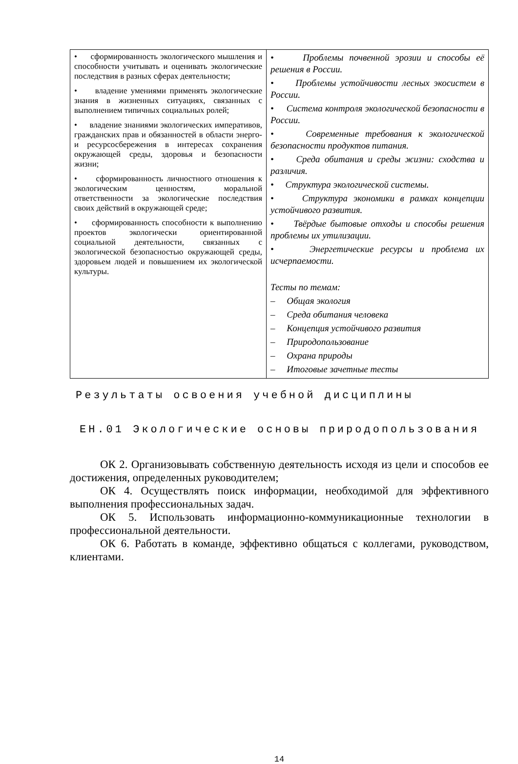| • сформированность экологического мышления и способности учитывать и оценивать экологические последствия в разных сферах деятельности; • владение умениями применять экологические знания в жизненных ситуациях, связанных с выполнением типичных социальных ролей; • владение знаниями экологических императивов, гражданских прав и обязанностей в области энерго- и ресурсосбережения в интересах сохранения окружающей среды, здоровья и безопасности жизни; • сформированность личностного отношения к экологическим ценностям, моральной ответственности за экологические последствия своих действий в окружающей среде; • сформированность способности к выполнению проектов экологически ориентированной социальной деятельности, связанных с экологической безопасностью окружающей среды, здоровьем людей и повышением их экологической культуры. | • Проблемы почвенной эрозии и способы её решения в России. • Проблемы устойчивости лесных экосистем в России. • Система контроля экологической безопасности в России. • Современные требования к экологической безопасности продуктов питания. • Среда обитания и среды жизни: сходства и различия. • Структура экологической системы. • Структура экономики в рамках концепции устойчивого развития. • Твёрдые бытовые отходы и способы решения проблемы их утилизации. • Энергетические ресурсы и проблема их исчерпаемости. Тесты по темам: – Общая экология – Среда обитания человека – Концепция устойчивого развития – Природопользование – Охрана природы – Итоговые зачетные тесты |
Результаты освоения учебной дисциплины
ЕН.01 Экологические основы природопользования
ОК 2. Организовывать собственную деятельность исходя из цели и способов ее достижения, определенных руководителем;
ОК 4. Осуществлять поиск информации, необходимой для эффективного выполнения профессиональных задач.
ОК 5. Использовать информационно-коммуникационные технологии в профессиональной деятельности.
ОК 6. Работать в команде, эффективно общаться с коллегами, руководством, клиентами.
14